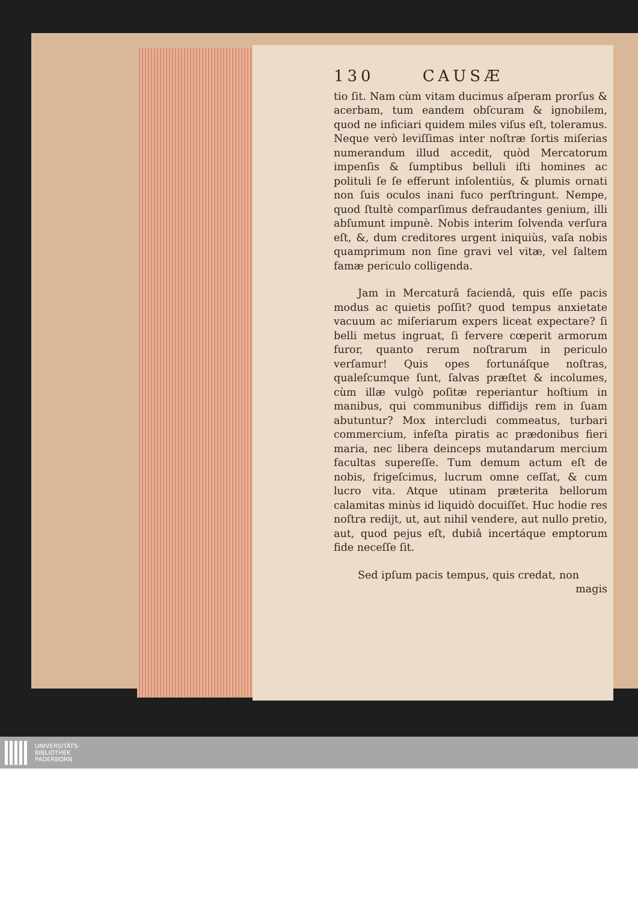130 CAUSÆ
tio ſit. Nam cùm vitam ducimus aſperam prorſus & acerbam, tum eandem obſcuram & ignobilem, quod ne inficiari quidem miles viſus eſt, toleramus. Neque verò leviſſimas inter noſtræ ſortis miſerias numerandum illud accedit, quòd Mercatorum impenſis & ſumptibus belluli iſti homines ac polituli ſe ſe efferunt inſolentiùs, & plumis ornati non ſuis oculos inani fuco perſtringunt. Nempe, quod ſtultè comparſimus defraudantes genium, illi abſumunt impunè. Nobis interim ſolvenda verſura eſt, &, dum creditores urgent iniquiùs, vaſa nobis quamprimum non ſine gravi vel vitæ, vel ſaltem famæ periculo colligenda.
Jam in Mercaturâ faciendâ, quis eſſe pacis modus ac quietis poſſit? quod tempus anxietate vacuum ac miſeriarum expers liceat expectare? ſi belli metus ingruat, ſi fervere cœperit armorum furor, quanto rerum noſtrarum in periculo verſamur! Quis opes fortunáſque noſtras, qualeſcumque ſunt, ſalvas præſtet & incolumes, cùm illæ vulgò poſitæ reperiantur hoſtium in manibus, qui communibus diffidijs rem in ſuam abutuntur? Mox intercludi commeatus, turbari commercium, infeſta piratis ac prædonibus fieri maria, nec libera deinceps mutandarum mercium facultas supereſſe. Tum demum actum eſt de nobis, frigeſcimus, lucrum omne ceſſat, & cum lucro vita. Atque utinam præterita bellorum calamitas minùs id liquidò docuiſſet. Huc hodie res noſtra redijt, ut, aut nihil vendere, aut nullo pretio, aut, quod pejus eſt, dubiâ incertáque emptorum fide neceſſe ſit.
Sed ipſum pacis tempus, quis credat, non
magis
UNIVERSITÄTS-
BIBLIOTHEK
PADERBORN